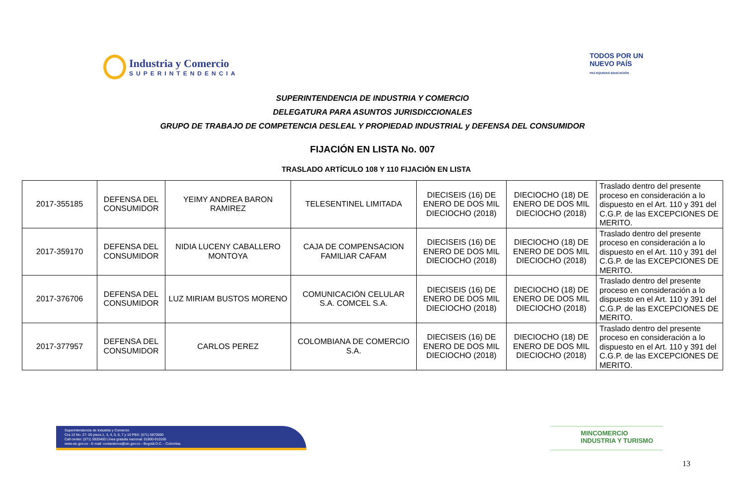Industria y Comercio
SUPERINTENDENCIA
TODOS POR UN
NUEVO PAÍS
PAZ EQUIDAD EDUCACIÓN
SUPERINTENDENCIA DE INDUSTRIA Y COMERCIO
DELEGATURA PARA ASUNTOS JURISDICCIONALES
GRUPO DE TRABAJO DE COMPETENCIA DESLEAL Y PROPIEDAD INDUSTRIAL y DEFENSA DEL CONSUMIDOR
FIJACIÓN EN LISTA No. 007
TRASLADO ARTÍCULO 108 Y 110 FIJACIÓN EN LISTA
| 2017-355185 | DEFENSA DEL CONSUMIDOR | YEIMY ANDREA BARON RAMIREZ | TELESENTINEL LIMITADA | DIECISEIS (16) DE ENERO DE DOS MIL DIECIOCHO (2018) | DIECIOCHO (18) DE ENERO DE DOS MIL DIECIOCHO (2018) | Traslado dentro del presente proceso en consideración a lo dispuesto en el Art. 110 y 391 del C.G.P. de las EXCEPCIONES DE MERITO. |
| 2017-359170 | DEFENSA DEL CONSUMIDOR | NIDIA LUCENY CABALLERO MONTOYA | CAJA DE COMPENSACION FAMILIAR CAFAM | DIECISEIS (16) DE ENERO DE DOS MIL DIECIOCHO (2018) | DIECIOCHO (18) DE ENERO DE DOS MIL DIECIOCHO (2018) | Traslado dentro del presente proceso en consideración a lo dispuesto en el Art. 110 y 391 del C.G.P. de las EXCEPCIONES DE MERITO. |
| 2017-376706 | DEFENSA DEL CONSUMIDOR | LUZ MIRIAM BUSTOS MORENO | COMUNICACIÓN CELULAR S.A. COMCEL S.A. | DIECISEIS (16) DE ENERO DE DOS MIL DIECIOCHO (2018) | DIECIOCHO (18) DE ENERO DE DOS MIL DIECIOCHO (2018) | Traslado dentro del presente proceso en consideración a lo dispuesto en el Art. 110 y 391 del C.G.P. de las EXCEPCIONES DE MERITO. |
| 2017-377957 | DEFENSA DEL CONSUMIDOR | CARLOS PEREZ | COLOMBIANA DE COMERCIO S.A. | DIECISEIS (16) DE ENERO DE DOS MIL DIECIOCHO (2018) | DIECIOCHO (18) DE ENERO DE DOS MIL DIECIOCHO (2018) | Traslado dentro del presente proceso en consideración a lo dispuesto en el Art. 110 y 391 del C.G.P. de las EXCEPCIONES DE MERITO. |
Superintendencia de Industria y Comercio
Cra 13 No. 27- 00 pisos 1, 3, 4, 5, 6, 7 y 10 PBX: (571) 5870000
Call center: (571) 5920400 Línea gratuita nacional: 01800-910165
www.sic.gov.co - E-mail: contactenos@sic.gov.co - Bogotá D.C. - Colombia.
MINCOMERCIO
INDUSTRIA Y TURISMO
13